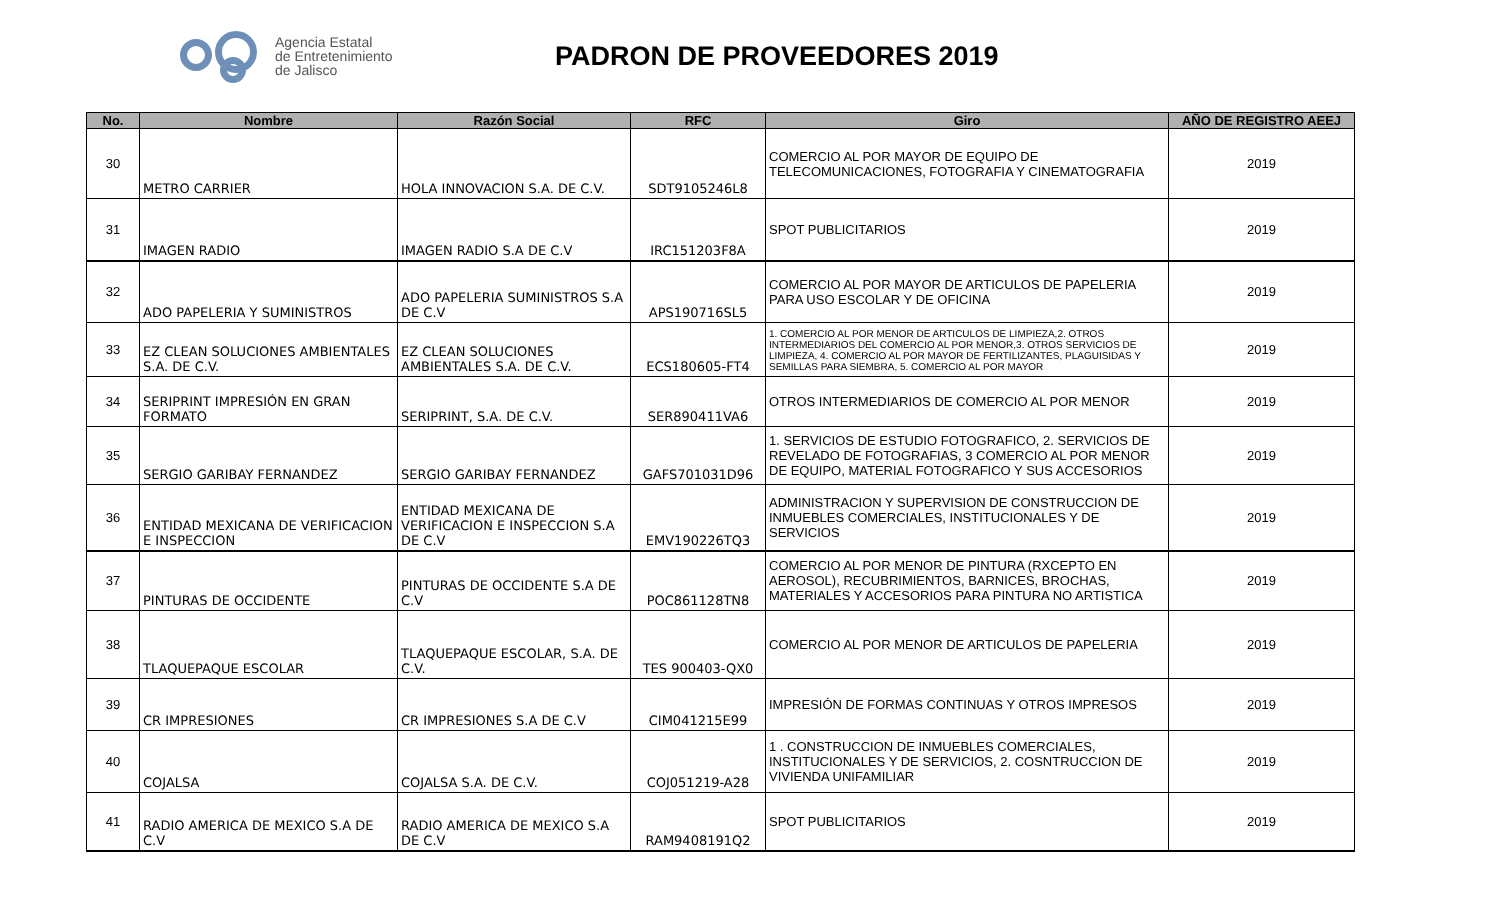Agencia Estatal
de Entretenimiento
de Jalisco
PADRON DE PROVEEDORES 2019
| No. | Nombre | Razón Social | RFC | Giro | AÑO DE REGISTRO AEEJ |
| --- | --- | --- | --- | --- | --- |
| 30 | METRO CARRIER | HOLA INNOVACION S.A. DE C.V. | SDT9105246L8 | COMERCIO AL POR MAYOR DE EQUIPO DE TELECOMUNICACIONES, FOTOGRAFIA Y CINEMATOGRAFIA | 2019 |
| 31 | IMAGEN RADIO | IMAGEN RADIO S.A DE C.V | IRC151203F8A | SPOT PUBLICITARIOS | 2019 |
| 32 | ADO PAPELERIA Y SUMINISTROS | ADO PAPELERIA SUMINISTROS S.A DE C.V | APS190716SL5 | COMERCIO AL POR MAYOR DE ARTICULOS DE PAPELERIA PARA USO ESCOLAR Y DE OFICINA | 2019 |
| 33 | EZ CLEAN SOLUCIONES AMBIENTALES S.A. DE C.V. | EZ CLEAN SOLUCIONES AMBIENTALES S.A. DE C.V. | ECS180605-FT4 | 1. COMERCIO AL POR MENOR DE ARTICULOS DE LIMPIEZA,2. OTROS INTERMEDIARIOS DEL COMERCIO AL POR MENOR,3. OTROS SERVICIOS DE LIMPIEZA, 4. COMERCIO AL POR MAYOR DE FERTILIZANTES, PLAGUISIDAS Y SEMILLAS PARA SIEMBRA, 5. COMERCIO AL POR MAYOR | 2019 |
| 34 | SERIPRINT IMPRESIÓN EN GRAN FORMATO | SERIPRINT, S.A. DE C.V. | SER890411VA6 | OTROS INTERMEDIARIOS DE COMERCIO AL POR MENOR | 2019 |
| 35 | SERGIO GARIBAY FERNANDEZ | SERGIO GARIBAY FERNANDEZ | GAFS701031D96 | 1. SERVICIOS DE ESTUDIO FOTOGRAFICO, 2. SERVICIOS DE REVELADO DE FOTOGRAFIAS, 3 COMERCIO AL POR MENOR DE EQUIPO, MATERIAL FOTOGRAFICO Y SUS ACCESORIOS | 2019 |
| 36 | ENTIDAD MEXICANA DE VERIFICACION E INSPECCION | ENTIDAD MEXICANA DE VERIFICACION E INSPECCION S.A DE C.V | EMV190226TQ3 | ADMINISTRACION Y SUPERVISION DE CONSTRUCCION DE INMUEBLES COMERCIALES, INSTITUCIONALES Y DE SERVICIOS | 2019 |
| 37 | PINTURAS DE OCCIDENTE | PINTURAS DE OCCIDENTE S.A DE C.V | POC861128TN8 | COMERCIO AL POR MENOR DE PINTURA (RXCEPTO EN AEROSOL), RECUBRIMIENTOS, BARNICES, BROCHAS, MATERIALES Y ACCESORIOS PARA PINTURA NO ARTISTICA | 2019 |
| 38 | TLAQUEPAQUE ESCOLAR | TLAQUEPAQUE ESCOLAR, S.A. DE C.V. | TES 900403-QX0 | COMERCIO AL POR MENOR DE ARTICULOS DE PAPELERIA | 2019 |
| 39 | CR IMPRESIONES | CR IMPRESIONES S.A DE C.V | CIM041215E99 | IMPRESIÓN DE FORMAS CONTINUAS Y OTROS IMPRESOS | 2019 |
| 40 | COJALSA | COJALSA S.A. DE C.V. | COJ051219-A28 | 1 . CONSTRUCCION DE INMUEBLES COMERCIALES, INSTITUCIONALES Y DE SERVICIOS, 2. COSNTRUCCION DE VIVIENDA UNIFAMILIAR | 2019 |
| 41 | RADIO AMERICA DE MEXICO S.A DE C.V | RADIO AMERICA DE MEXICO S.A DE C.V | RAM9408191Q2 | SPOT PUBLICITARIOS | 2019 |